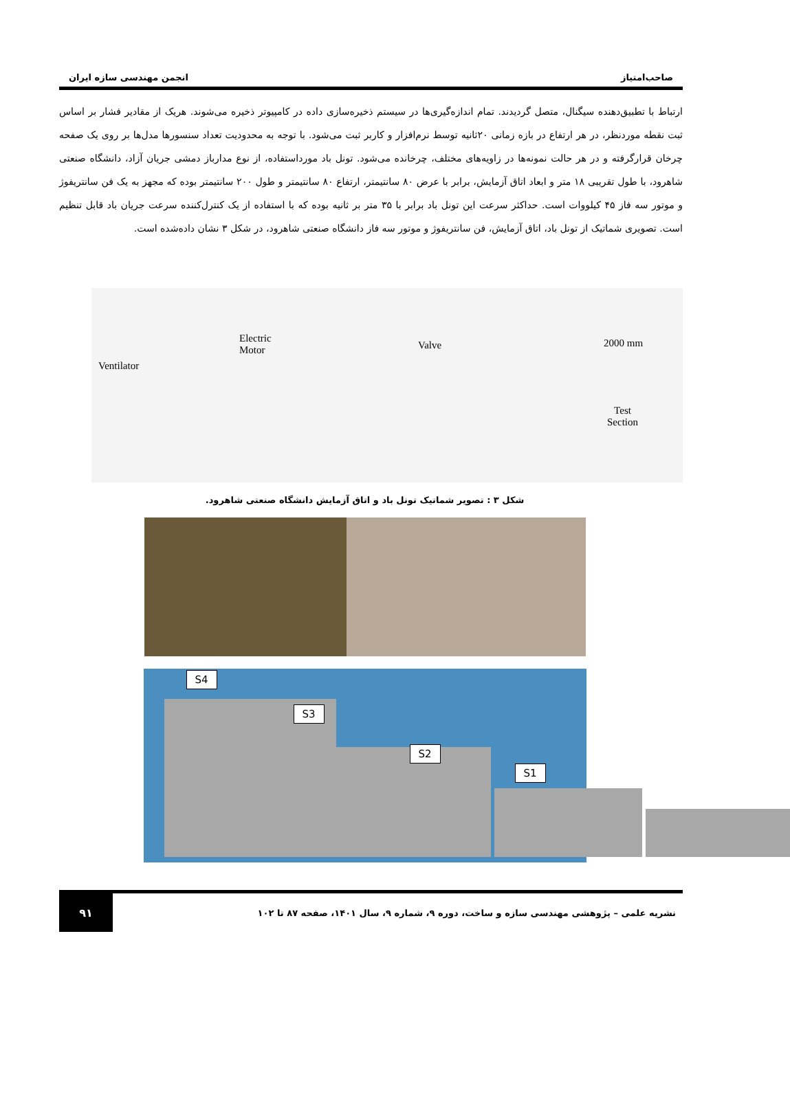صاحب‌امتیاز انجمن مهندسی سازه ایران
ارتباط با تطبیق‌دهنده سیگنال، متصل گردیدند. تمام اندازه‌گیری‌ها در سیستم ذخیره‌سازی داده در کامپیوتر ذخیره می‌شوند. هریک از مقادیر فشار بر اساس ثبت نقطه موردنظر، در هر ارتفاع در بازه زمانی ۲۰ثانیه توسط نرم‌افزار و کاربر ثبت می‌شود. با توجه به محدودیت تعداد سنسورها مدل‌ها بر روی یک صفحه چرخان قرارگرفته و در هر حالت نمونه‌ها در زاویه‌های مختلف، چرخانده می‌شود. تونل باد مورداستفاده، از نوع مدارباز دمشی جریان آزاد، دانشگاه صنعتی شاهرود، با طول تقریبی ۱۸ متر و ابعاد اتاق آزمایش، برابر با عرض ۸۰ سانتیمتر، ارتفاع ۸۰ سانتیمتر و طول ۲۰۰ سانتیمتر بوده که مجهز به یک فن سانتریفوژ و موتور سه فاز ۴۵ کیلووات است. حداکثر سرعت این تونل باد برابر با ۳۵ متر بر ثانیه بوده که با استفاده از یک کنترل‌کننده سرعت جریان باد قابل تنظیم است. تصویری شماتیک از تونل باد، اتاق آزمایش، فن سانتریفوژ و موتور سه فاز دانشگاه صنعتی شاهرود، در شکل ۳ نشان داده‌شده است.
Ventilator
Electric
Motor Valve 2000 mm
Test
Section
شکل ۳ : تصویر شماتیک تونل باد و اتاق آزمایش دانشگاه صنعتی شاهرود.
S4
S3
S2
S1
نشریه علمی – پژوهشی مهندسی سازه و ساخت، دوره ۹، شماره ۹، سال ۱۴۰۱، صفحه ۸۷ تا ۱۰۲ ۹۱